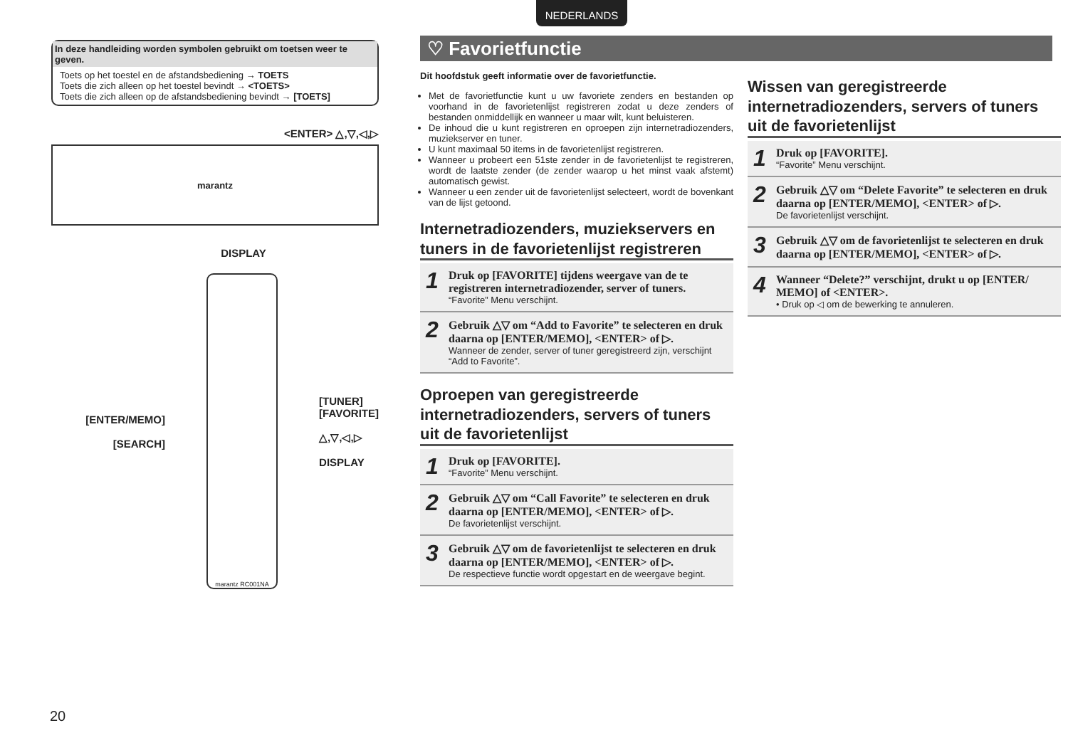NEDERLANDS
In deze handleiding worden symbolen gebruikt om toetsen weer te geven.
Toets op het toestel en de afstandsbediening → TOETS
Toets die zich alleen op het toestel bevindt → <TOETS>
Toets die zich alleen op de afstandsbediening bevindt → [TOETS]
<ENTER> △,▽,◁,▷
marantz
DISPLAY
[ENTER/MEMO]
[SEARCH]
marantz RC001NA
[TUNER]
[FAVORITE]
△,▽,◁,▷
DISPLAY
♡ Favorietfunctie
Dit hoofdstuk geeft informatie over de favorietfunctie.
Met de favorietfunctie kunt u uw favoriete zenders en bestanden op voorhand in de favorietenlijst registreren zodat u deze zenders of bestanden onmiddellijk en wanneer u maar wilt, kunt beluisteren.
De inhoud die u kunt registreren en oproepen zijn internetradiozenders, muziekserver en tuner.
U kunt maximaal 50 items in de favorietenlijst registreren.
Wanneer u probeert een 51ste zender in de favorietenlijst te registreren, wordt de laatste zender (de zender waarop u het minst vaak afstemt) automatisch gewist.
Wanneer u een zender uit de favorietenlijst selecteert, wordt de bovenkant van de lijst getoond.
Internetradiozenders, muziekservers en tuners in de favorietenlijst registreren
1 Druk op [FAVORITE] tijdens weergave van de te registreren internetradiozender, server of tuners.
“Favorite” Menu verschijnt.
2 Gebruik △▽ om “Add to Favorite” te selecteren en druk daarna op [ENTER/MEMO], <ENTER> of ▷.
Wanneer de zender, server of tuner geregistreerd zijn, verschijnt “Add to Favorite”.
Oproepen van geregistreerde internetradiozenders, servers of tuners uit de favorietenlijst
1 Druk op [FAVORITE].
“Favorite” Menu verschijnt.
2 Gebruik △▽ om “Call Favorite” te selecteren en druk daarna op [ENTER/MEMO], <ENTER> of ▷.
De favorietenlijst verschijnt.
3 Gebruik △▽ om de favorietenlijst te selecteren en druk daarna op [ENTER/MEMO], <ENTER> of ▷.
De respectieve functie wordt opgestart en de weergave begint.
Wissen van geregistreerde internetradiozenders, servers of tuners uit de favorietenlijst
1 Druk op [FAVORITE].
“Favorite” Menu verschijnt.
2 Gebruik △▽ om “Delete Favorite” te selecteren en druk daarna op [ENTER/MEMO], <ENTER> of ▷.
De favorietenlijst verschijnt.
3 Gebruik △▽ om de favorietenlijst te selecteren en druk daarna op [ENTER/MEMO], <ENTER> of ▷.
4 Wanneer “Delete?” verschijnt, drukt u op [ENTER/ MEMO] of <ENTER>.
• Druk op ◁ om de bewerking te annuleren.
20